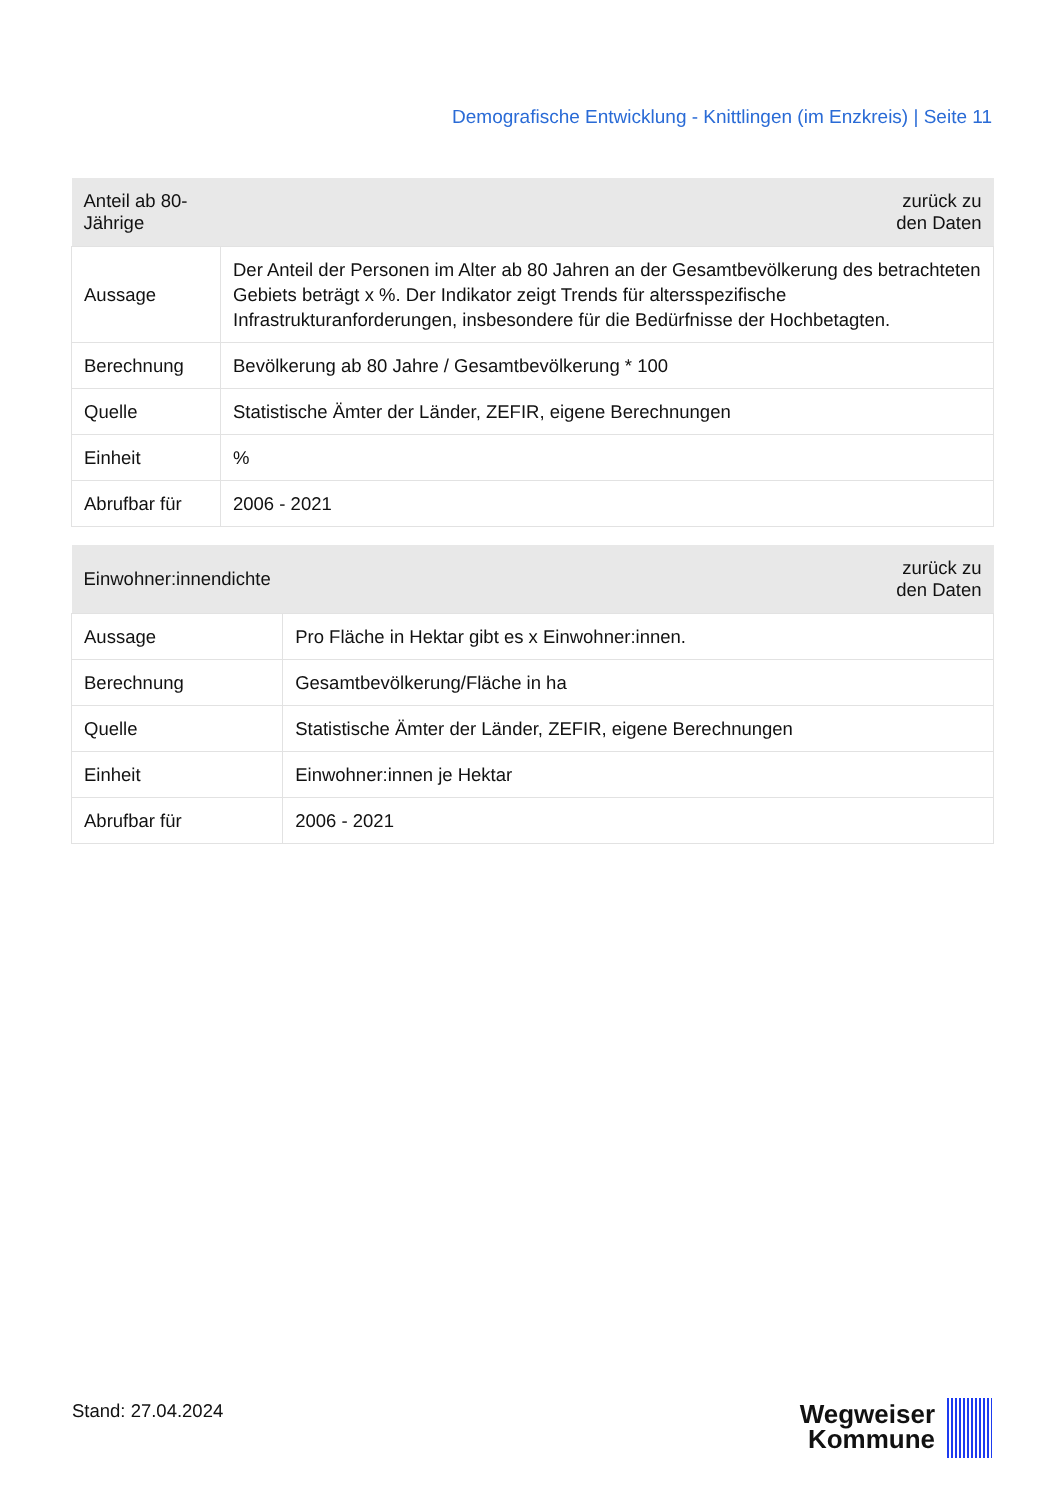Demografische Entwicklung - Knittlingen (im Enzkreis) | Seite 11
| Anteil ab 80-Jährige | zurück zu den Daten |
| --- | --- |
| Aussage | Der Anteil der Personen im Alter ab 80 Jahren an der Gesamtbevölkerung des betrachteten Gebiets beträgt x %. Der Indikator zeigt Trends für altersspezifische Infrastrukturanforderungen, insbesondere für die Bedürfnisse der Hochbetagten. |
| Berechnung | Bevölkerung ab 80 Jahre / Gesamtbevölkerung * 100 |
| Quelle | Statistische Ämter der Länder, ZEFIR, eigene Berechnungen |
| Einheit | % |
| Abrufbar für | 2006 - 2021 |
| Einwohner:innendichte | zurück zu den Daten |
| --- | --- |
| Aussage | Pro Fläche in Hektar gibt es x Einwohner:innen. |
| Berechnung | Gesamtbevölkerung/Fläche in ha |
| Quelle | Statistische Ämter der Länder, ZEFIR, eigene Berechnungen |
| Einheit | Einwohner:innen je Hektar |
| Abrufbar für | 2006 - 2021 |
Stand: 27.04.2024
Wegweiser
Kommune